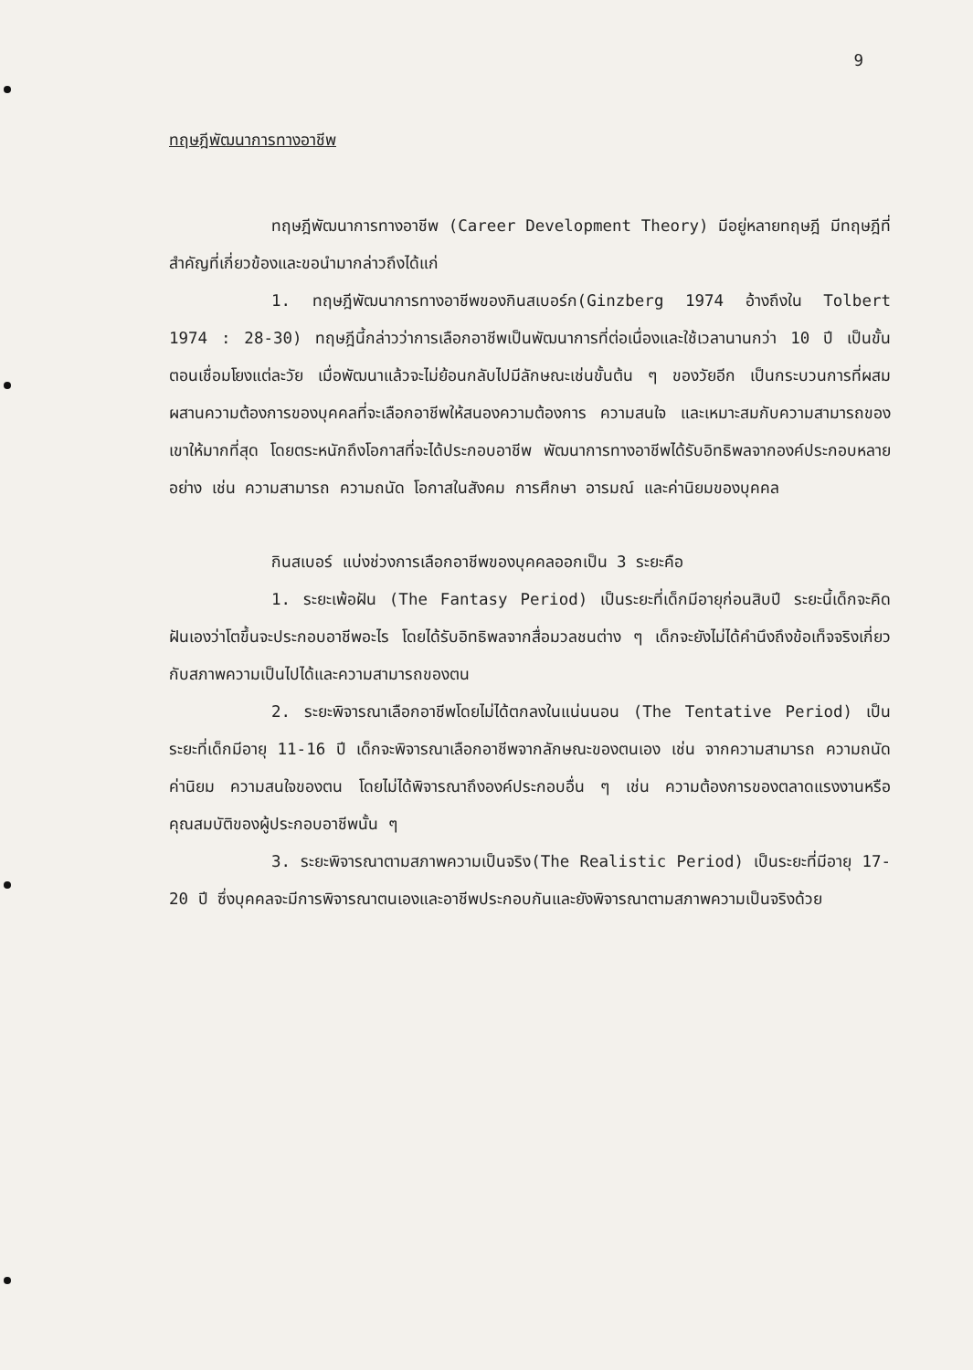9
ทฤษฎีพัฒนาการทางอาชีพ
ทฤษฎีพัฒนาการทางอาชีพ (Career Development Theory) มีอยู่หลายทฤษฎี มีทฤษฎีที่สำคัญที่เกี่ยวข้องและขอนำมากล่าวถึงได้แก่
1. ทฤษฎีพัฒนาการทางอาชีพของกินสเบอร์ก(Ginzberg 1974 อ้างถึงใน Tolbert 1974 : 28-30) ทฤษฎีนี้กล่าวว่าการเลือกอาชีพเป็นพัฒนาการที่ต่อเนื่องและใช้เวลานานกว่า 10 ปี เป็นขั้นตอนเชื่อมโยงแต่ละวัย เมื่อพัฒนาแล้วจะไม่ย้อนกลับไปมีลักษณะเช่นขั้นต้น ๆ ของวัยอีก เป็นกระบวนการที่ผสมผสานความต้องการของบุคคลที่จะเลือกอาชีพให้สนองความต้องการ ความสนใจ และเหมาะสมกับความสามารถของเขาให้มากที่สุด โดยตระหนักถึงโอกาสที่จะได้ประกอบอาชีพ พัฒนาการทางอาชีพได้รับอิทธิพลจากองค์ประกอบหลายอย่าง เช่น ความสามารถ ความถนัด โอกาสในสังคม การศึกษา อารมณ์ และค่านิยมของบุคคล
กินสเบอร์ แบ่งช่วงการเลือกอาชีพของบุคคลออกเป็น 3 ระยะคือ
1. ระยะเพ้อฝัน (The Fantasy Period) เป็นระยะที่เด็กมีอายุก่อนสิบปี ระยะนี้เด็กจะคิดฝันเองว่าโตขึ้นจะประกอบอาชีพอะไร โดยได้รับอิทธิพลจากสื่อมวลชนต่าง ๆ เด็กจะยังไม่ได้คำนึงถึงข้อเท็จจริงเกี่ยวกับสภาพความเป็นไปได้และความสามารถของตน
2. ระยะพิจารณาเลือกอาชีพโดยไม่ได้ตกลงในแน่นนอน (The Tentative Period) เป็นระยะที่เด็กมีอายุ 11-16 ปี เด็กจะพิจารณาเลือกอาชีพจากลักษณะของตนเอง เช่น จากความสามารถ ความถนัด ค่านิยม ความสนใจของตน โดยไม่ได้พิจารณาถึงองค์ประกอบอื่น ๆ เช่น ความต้องการของตลาดแรงงานหรือคุณสมบัติของผู้ประกอบอาชีพนั้น ๆ
3. ระยะพิจารณาตามสภาพความเป็นจริง(The Realistic Period) เป็นระยะที่มีอายุ 17-20 ปี ซึ่งบุคคลจะมีการพิจารณาตนเองและอาชีพประกอบกันและยังพิจารณาตามสภาพความเป็นจริงด้วย